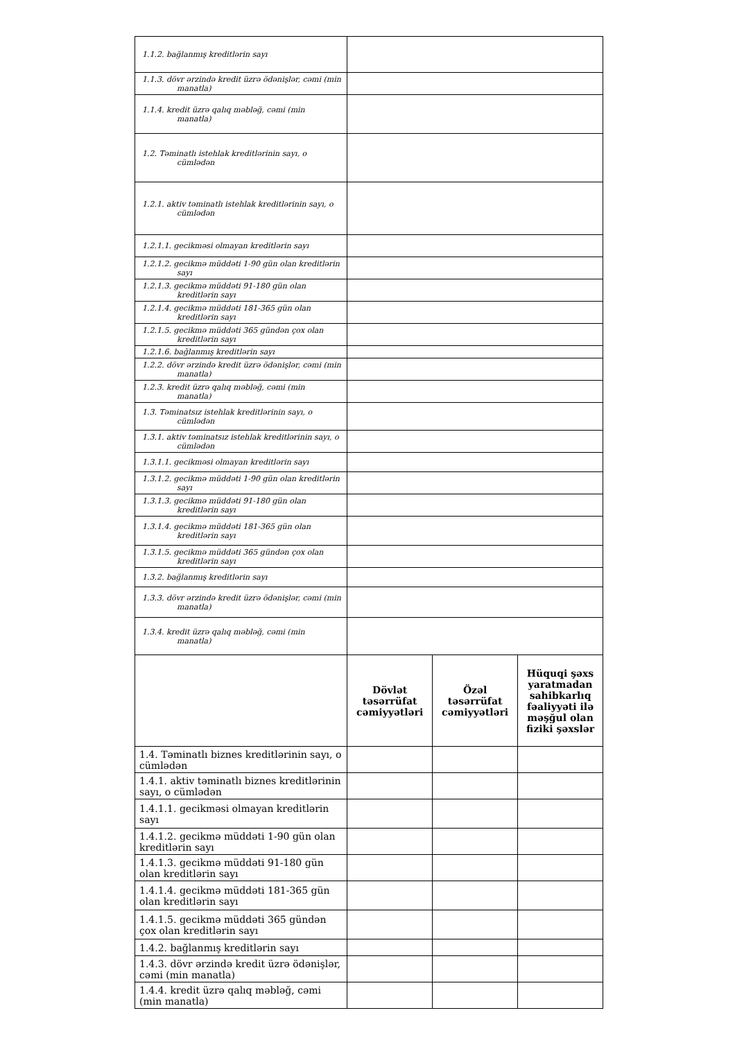| 1.1.2. bağlanmış kreditlərin sayı | | | |
| 1.1.3. dövr ərzində kredit üzrə ödənişlər, cəmi (min manatla) | | | |
| 1.1.4. kredit üzrə qalıq məbləğ, cəmi (min manatla) | | | |
| 1.2. Təminatlı istehlak kreditlərinin sayı, o cümlədən | | | |
| 1.2.1. aktiv təminatlı istehlak kreditlərinin sayı, o cümlədən | | | |
| 1.2.1.1. gecikməsi olmayan kreditlərin sayı | | | |
| 1.2.1.2. gecikmə müddəti 1-90 gün olan kreditlərin sayı | | | |
| 1.2.1.3. gecikmə müddəti 91-180 gün olan kreditlərin sayı | | | |
| 1.2.1.4. gecikmə müddəti 181-365 gün olan kreditlərin sayı | | | |
| 1.2.1.5. gecikmə müddəti 365 gündən çox olan kreditlərin sayı | | | |
| 1.2.1.6. bağlanmış kreditlərin sayı | | | |
| 1.2.2. dövr ərzində kredit üzrə ödənişlər, cəmi (min manatla) | | | |
| 1.2.3. kredit üzrə qalıq məbləğ, cəmi (min manatla) | | | |
| 1.3. Təminatsız istehlak kreditlərinin sayı, o cümlədən | | | |
| 1.3.1. aktiv təminatsız istehlak kreditlərinin sayı, o cümlədən | | | |
| 1.3.1.1. gecikməsi olmayan kreditlərin sayı | | | |
| 1.3.1.2. gecikmə müddəti 1-90 gün olan kreditlərin sayı | | | |
| 1.3.1.3. gecikmə müddəti 91-180 gün olan kreditlərin sayı | | | |
| 1.3.1.4. gecikmə müddəti 181-365 gün olan kreditlərin sayı | | | |
| 1.3.1.5. gecikmə müddəti 365 gündən çox olan kreditlərin sayı | | | |
| 1.3.2. bağlanmış kreditlərin sayı | | | |
| 1.3.3. dövr ərzində kredit üzrə ödənişlər, cəmi (min manatla) | | | |
| 1.3.4. kredit üzrə qalıq məbləğ, cəmi (min manatla) | | | |
| | Dövlət təsərrüfat cəmiyyətləri | Özəl təsərrüfat cəmiyyətləri | Hüquqi şəxs yaratmadan sahibkarlıq fəaliyyəti ilə məşğul olan fiziki şəxslər |
| 1.4. Təminatlı biznes kreditlərinin sayı, o cümlədən | | | |
| 1.4.1. aktiv təminatlı biznes kreditlərinin sayı, o cümlədən | | | |
| 1.4.1.1. gecikməsi olmayan kreditlərin sayı | | | |
| 1.4.1.2. gecikmə müddəti 1-90 gün olan kreditlərin sayı | | | |
| 1.4.1.3. gecikmə müddəti 91-180 gün olan kreditlərin sayı | | | |
| 1.4.1.4. gecikmə müddəti 181-365 gün olan kreditlərin sayı | | | |
| 1.4.1.5. gecikmə müddəti 365 gündən çox olan kreditlərin sayı | | | |
| 1.4.2. bağlanmış kreditlərin sayı | | | |
| 1.4.3. dövr ərzində kredit üzrə ödənişlər, cəmi (min manatla) | | | |
| 1.4.4. kredit üzrə qalıq məbləğ, cəmi (min manatla) | | | |